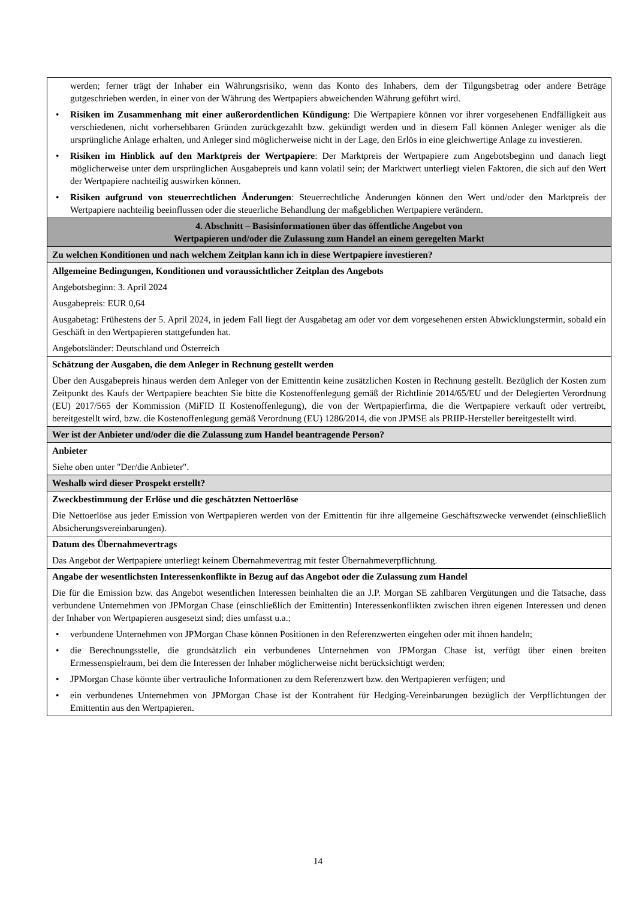| werden; ferner trägt der Inhaber ein Währungsrisiko, wenn das Konto des Inhabers, dem der Tilgungsbetrag oder andere Beträge gutgeschrieben werden, in einer von der Währung des Wertpapiers abweichenden Währung geführt wird. • Risiken im Zusammenhang mit einer außerordentlichen Kündigung : Die Wertpapiere können vor ihrer vorgesehenen Endfälligkeit aus verschiedenen, nicht vorhersehbaren Gründen zurückgezahlt bzw. gekündigt werden und in diesem Fall können Anleger weniger als die ursprüngliche Anlage erhalten, und Anleger sind möglicherweise nicht in der Lage, den Erlös in eine gleichwertige Anlage zu investieren. • Risiken im Hinblick auf den Marktpreis der Wertpapiere : Der Marktpreis der Wertpapiere zum Angebotsbeginn und danach liegt möglicherweise unter dem ursprünglichen Ausgabepreis und kann volatil sein; der Marktwert unterliegt vielen Faktoren, die sich auf den Wert der Wertpapiere nachteilig auswirken können. • Risiken aufgrund von steuerrechtlichen Änderungen : Steuerrechtliche Änderungen können den Wert und/oder den Marktpreis der Wertpapiere nachteilig beeinflussen oder die steuerliche Behandlung der maßgeblichen Wertpapiere verändern. |
| 4. Abschnitt – Basisinformationen über das öffentliche Angebot von Wertpapieren und/oder die Zulassung zum Handel an einem geregelten Markt |
| Zu welchen Konditionen und nach welchem Zeitplan kann ich in diese Wertpapiere investieren? |
| Allgemeine Bedingungen, Konditionen und voraussichtlicher Zeitplan des Angebots Angebotsbeginn: 3. April 2024 Ausgabepreis: EUR 0,64 Ausgabetag: Frühestens der 5. April 2024, in jedem Fall liegt der Ausgabetag am oder vor dem vorgesehenen ersten Abwicklungstermin, sobald ein Geschäft in den Wertpapieren stattgefunden hat. Angebotsländer: Deutschland und Österreich |
| Schätzung der Ausgaben, die dem Anleger in Rechnung gestellt werden Über den Ausgabepreis hinaus werden dem Anleger von der Emittentin keine zusätzlichen Kosten in Rechnung gestellt. Bezüglich der Kosten zum Zeitpunkt des Kaufs der Wertpapiere beachten Sie bitte die Kostenoffenlegung gemäß der Richtlinie 2014/65/EU und der Delegierten Verordnung (EU) 2017/565 der Kommission (MiFID II Kostenoffenlegung), die von der Wertpapierfirma, die die Wertpapiere verkauft oder vertreibt, bereitgestellt wird, bzw. die Kostenoffenlegung gemäß Verordnung (EU) 1286/2014, die von JPMSE als PRIIP-Hersteller bereitgestellt wird. |
| Wer ist der Anbieter und/oder die die Zulassung zum Handel beantragende Person? |
| Anbieter Siehe oben unter "Der/die Anbieter". |
| Weshalb wird dieser Prospekt erstellt? |
| Zweckbestimmung der Erlöse und die geschätzten Nettoerlöse Die Nettoerlöse aus jeder Emission von Wertpapieren werden von der Emittentin für ihre allgemeine Geschäftszwecke verwendet (einschließlich Absicherungsvereinbarungen). |
| Datum des Übernahmevertrags Das Angebot der Wertpapiere unterliegt keinem Übernahmevertrag mit fester Übernahmeverpflichtung. |
| Angabe der wesentlichsten Interessenkonflikte in Bezug auf das Angebot oder die Zulassung zum Handel Die für die Emission bzw. das Angebot wesentlichen Interessen beinhalten die an J.P. Morgan SE zahlbaren Vergütungen und die Tatsache, dass verbundene Unternehmen von JPMorgan Chase (einschließlich der Emittentin) Interessenkonflikten zwischen ihren eigenen Interessen und denen der Inhaber von Wertpapieren ausgesetzt sind; dies umfasst u.a.: • verbundene Unternehmen von JPMorgan Chase können Positionen in den Referenzwerten eingehen oder mit ihnen handeln; • die Berechnungsstelle, die grundsätzlich ein verbundenes Unternehmen von JPMorgan Chase ist, verfügt über einen breiten Ermessenspielraum, bei dem die Interessen der Inhaber möglicherweise nicht berücksichtigt werden; • JPMorgan Chase könnte über vertrauliche Informationen zu dem Referenzwert bzw. den Wertpapieren verfügen; und • ein verbundenes Unternehmen von JPMorgan Chase ist der Kontrahent für Hedging-Vereinbarungen bezüglich der Verpflichtungen der Emittentin aus den Wertpapieren. |
14